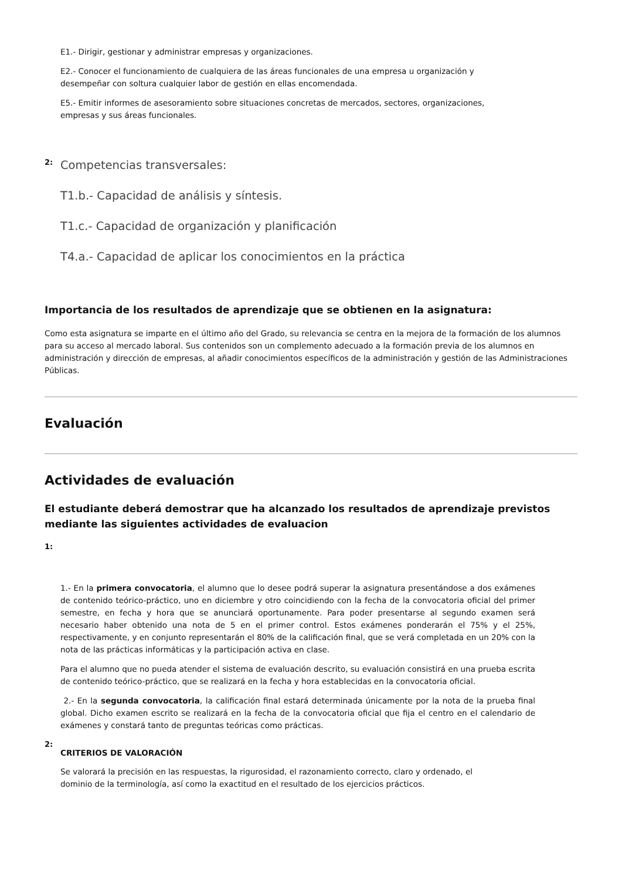E1.- Dirigir, gestionar y administrar empresas y organizaciones.
E2.- Conocer el funcionamiento de cualquiera de las áreas funcionales de una empresa u organización y
desempeñar con soltura cualquier labor de gestión en ellas encomendada.
E5.- Emitir informes de asesoramiento sobre situaciones concretas de mercados, sectores, organizaciones,
empresas y sus áreas funcionales.
2:
Competencias transversales:
T1.b.- Capacidad de análisis y síntesis.
T1.c.- Capacidad de organización y planificación
T4.a.- Capacidad de aplicar los conocimientos en la práctica
Importancia de los resultados de aprendizaje que se obtienen en la asignatura:
Como esta asignatura se imparte en el último año del Grado, su relevancia se centra en la mejora de la formación de los alumnos para su acceso al mercado laboral. Sus contenidos son un complemento adecuado a la formación previa de los alumnos en administración y dirección de empresas, al añadir conocimientos específicos de la administración y gestión de las Administraciones Públicas.
Evaluación
Actividades de evaluación
El estudiante deberá demostrar que ha alcanzado los resultados de aprendizaje previstos mediante las siguientes actividades de evaluacion
1:
1.- En la primera convocatoria, el alumno que lo desee podrá superar la asignatura presentándose a dos exámenes de contenido teórico-práctico, uno en diciembre y otro coincidiendo con la fecha de la convocatoria oficial del primer semestre, en fecha y hora que se anunciará oportunamente. Para poder presentarse al segundo examen será necesario haber obtenido una nota de 5 en el primer control. Estos exámenes ponderarán el 75% y el 25%, respectivamente, y en conjunto representarán el 80% de la calificación final, que se verá completada en un 20% con la nota de las prácticas informáticas y la participación activa en clase.
Para el alumno que no pueda atender el sistema de evaluación descrito, su evaluación consistirá en una prueba escrita de contenido teórico-práctico, que se realizará en la fecha y hora establecidas en la convocatoria oficial.
2.- En la segunda convocatoria, la calificación final estará determinada únicamente por la nota de la prueba final global. Dicho examen escrito se realizará en la fecha de la convocatoria oficial que fija el centro en el calendario de exámenes y constará tanto de preguntas teóricas como prácticas.
2:
CRITERIOS DE VALORACIÓN
Se valorará la precisión en las respuestas, la rigurosidad, el razonamiento correcto, claro y ordenado, el
dominio de la terminología, así como la exactitud en el resultado de los ejercicios prácticos.